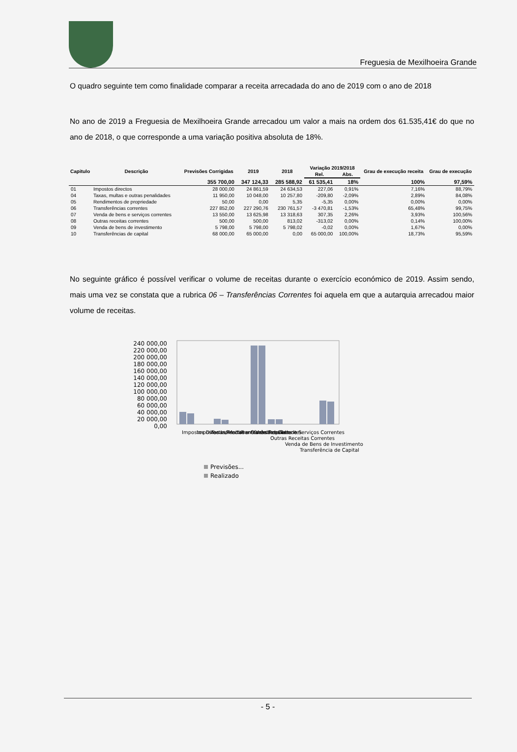Freguesia de Mexilhoeira Grande
O quadro seguinte tem como finalidade comparar a receita arrecadada do ano de 2019 com o ano de 2018
No ano de 2019 a Freguesia de Mexilhoeira Grande arrecadou um valor a mais na ordem dos 61.535,41€ do que no ano de 2018, o que corresponde a uma variação positiva absoluta de 18%.
| Capitulo | Descrição | Previsões Corrigidas | 2019 | 2018 | Variação 2019/2018 | | Grau de execução receita | Grau de execução |
| --- | --- | --- | --- | --- | --- | --- | --- | --- |
| | | | | | Rel. | Abs. | | |
| | | 355 700,00 | 347 124,33 | 285 588,92 | 61 535,41 | 18% | 100% | 97,59% |
| 01 | Impostos directos | 28 000,00 | 24 861,59 | 24 634,53 | 227,06 | 0,91% | 7,16% | 88,79% |
| 04 | Taxas, multas e outras penalidades | 11 950,00 | 10 048,00 | 10 257,80 | -209,80 | -2,09% | 2,89% | 84,08% |
| 05 | Rendimentos de propriedade | 50,00 | 0,00 | 5,35 | -5,35 | 0,00% | 0,00% | 0,00% |
| 06 | Transferências correntes | 227 852,00 | 227 290,76 | 230 761,57 | -3 470,81 | -1,53% | 65,48% | 99,75% |
| 07 | Venda de bens e serviços correntes | 13 550,00 | 13 625,98 | 13 318,63 | 307,35 | 2,26% | 3,93% | 100,56% |
| 08 | Outras receitas correntes | 500,00 | 500,00 | 813,02 | -313,02 | 0,00% | 0,14% | 100,00% |
| 09 | Venda de bens de investimento | 5 798,00 | 5 798,00 | 5 798,02 | -0,02 | 0,00% | 1,67% | 0,00% |
| 10 | Transferências de capital | 68 000,00 | 65 000,00 | 0,00 | 65 000,00 | 100,00% | 18,73% | 95,59% |
No seguinte gráfico é possível verificar o volume de receitas durante o exercício económico de 2019. Assim sendo, mais uma vez se constata que a rubrica 06 – Transferências Correntes foi aquela em que a autarquia arrecadou maior volume de receitas.
240 000,00
220 000,00
200 000,00
180 000,00
160 000,00
140 000,00
120 000,00
100 000,00
80 000,00
60 000,00
40 000,00
20 000,00
0,00
Impostos Directos
Impostos Indirectos
Taxas, Multas e Outras Penalida.
Rendimentos de Propriedade
Transferências Correntes
Venda de Bens e Serviços Correntes
Outras Receitas Correntes
Venda de Bens de Investimento
Transferência de Capital
Previsões...
Realizado
- 5 -